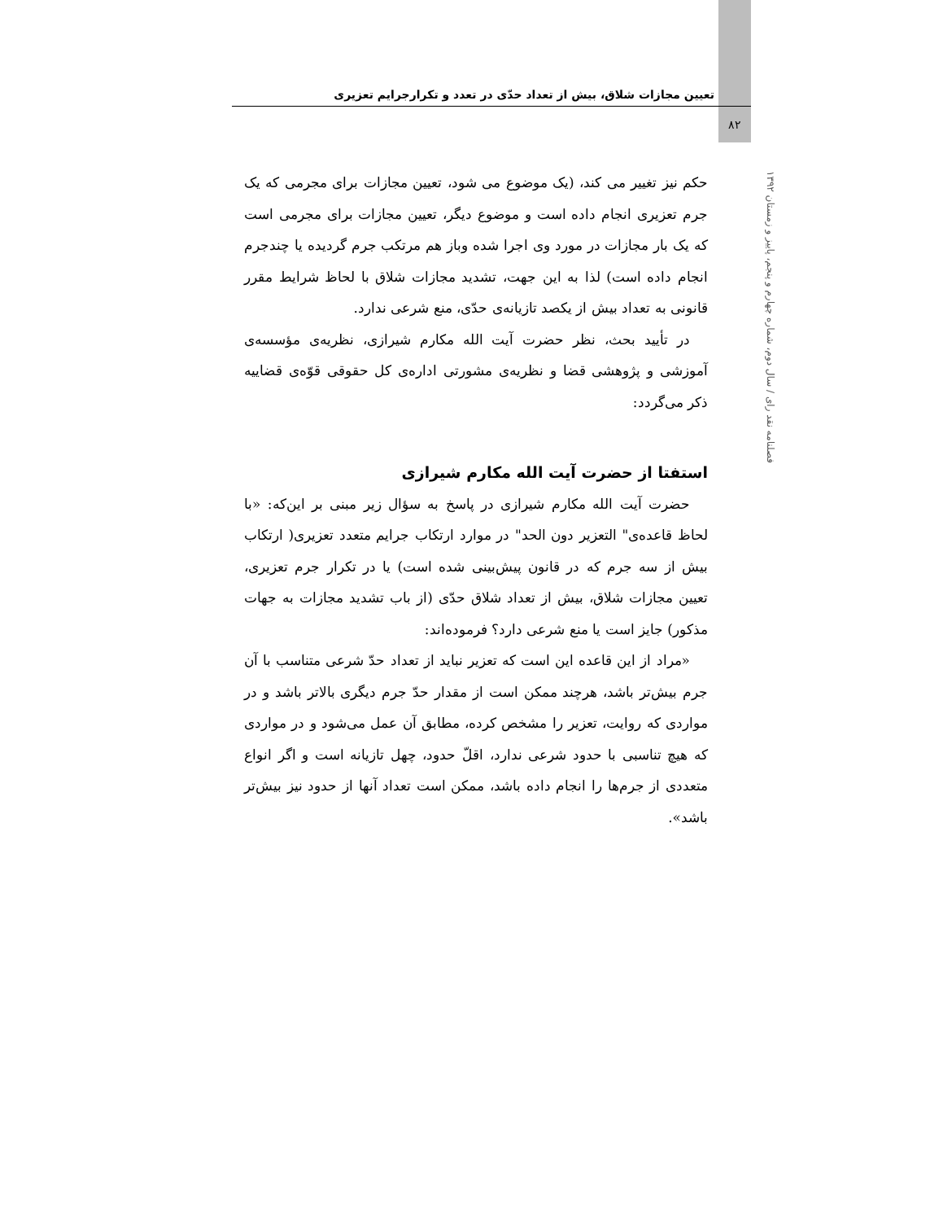تعیین مجازات شلاق، بیش از تعداد حدّی در تعدد و تکرارجرایم تعزیری
۸۲
فصلنامه نقد رای / سال دوم، شماره چهارم و پنجم، پاییز و زمستان ۱۳۹۲
حکم نیز تغییر می کند، (یک موضوع می شود، تعیین مجازات برای مجرمی که یک جرم تعزیری انجام داده است و موضوع دیگر، تعیین مجازات برای مجرمی است که یک بار مجازات در مورد وی اجرا شده وباز هم مرتکب جرم گردیده یا چندجرم انجام داده است) لذا به این جهت، تشدید مجازات شلاق با لحاظ شرایط مقرر قانونی به تعداد بیش از یکصد تازیانه‌ی حدّی، منع شرعی ندارد.
در تأیید بحث، نظر حضرت آیت الله مکارم شیرازی، نظریه‌ی مؤسسه‌ی آموزشی و پژوهشی قضا و نظریه‌ی مشورتی اداره‌ی کل حقوقی قوّه‌ی قضاییه ذکر می‌گردد:
استفتا از حضرت آیت الله مکارم شیرازی
حضرت آیت الله مکارم شیرازی در پاسخ به سؤال زیر مبنی بر این‌که: «با لحاظ قاعده‌ی" التعزیر دون الحد" در موارد ارتکاب جرایم متعدد تعزیری( ارتکاب بیش از سه جرم که در قانون پیش‌بینی شده است) یا در تکرار جرم تعزیری، تعیین مجازات شلاق، بیش از تعداد شلاق حدّی (از باب تشدید مجازات به جهات مذکور) جایز است یا منع شرعی دارد؟ فرموده‌اند:
«مراد از این قاعده این است که تعزیر نباید از تعداد حدّ شرعی متناسب با آن جرم بیش‌تر باشد، هرچند ممکن است از مقدار حدّ جرم دیگری بالاتر باشد و در مواردی که روایت، تعزیر را مشخص کرده، مطابق آن عمل می‌شود و در مواردی که هیچ تناسبی با حدود شرعی ندارد، اقلّ حدود، چهل تازیانه است و اگر انواع متعددی از جرم‌ها را انجام داده باشد، ممکن است تعداد آنها از حدود نیز بیش‌تر باشد».